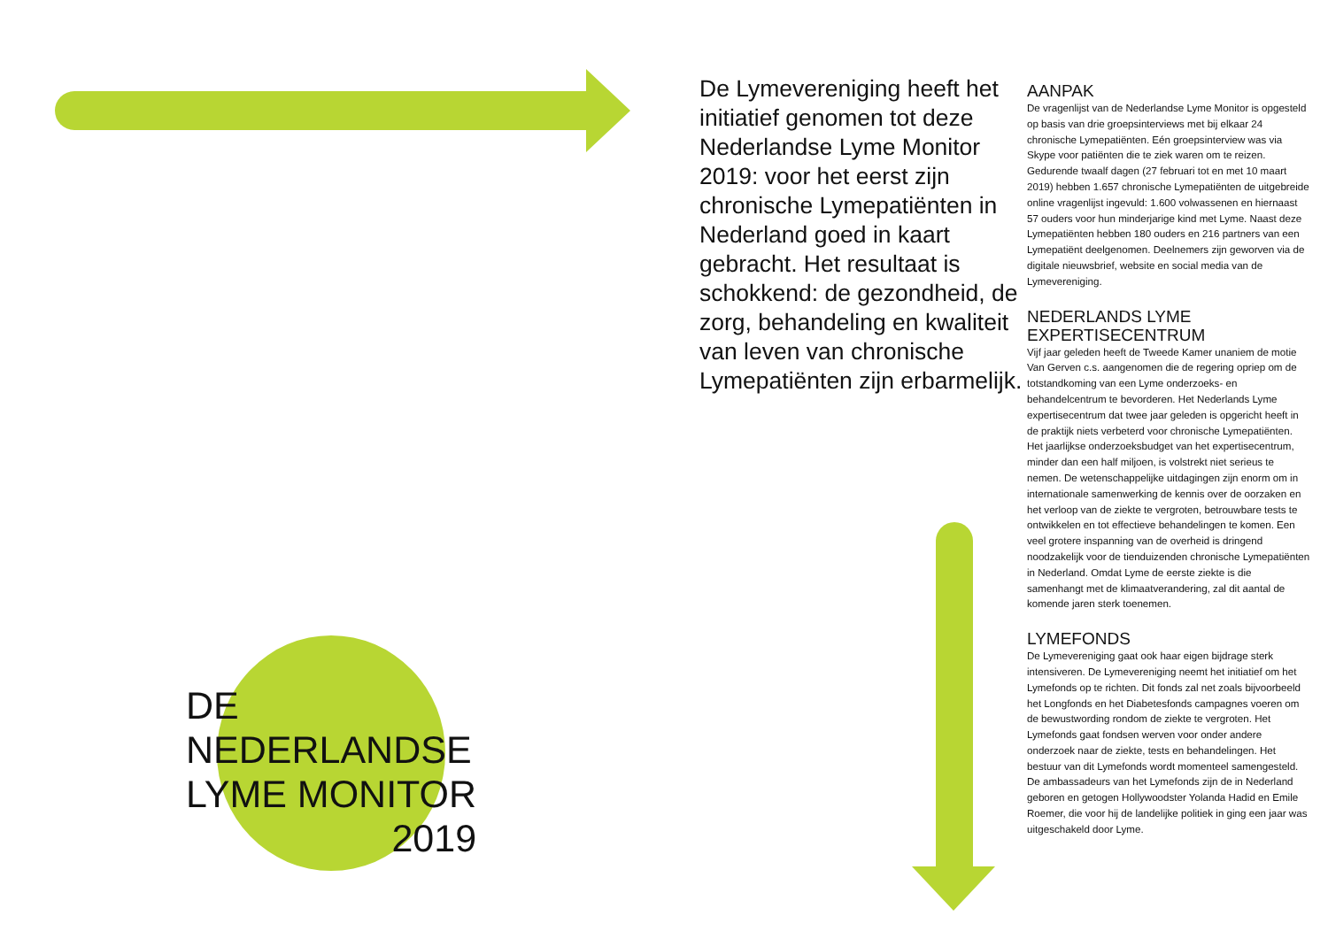DE
NEDERLANDSE
LYME MONITOR
2019
De Lymevereniging heeft het initiatief genomen tot deze Nederlandse Lyme Monitor 2019: voor het eerst zijn chronische Lymepatiënten in Nederland goed in kaart gebracht. Het resultaat is schokkend: de gezondheid, de zorg, behandeling en kwaliteit van leven van chronische Lymepatiënten zijn erbarmelijk.
AANPAK
De vragenlijst van de Nederlandse Lyme Monitor is opgesteld op basis van drie groepsinterviews met bij elkaar 24 chronische Lymepatiënten. Eén groepsinterview was via Skype voor patiënten die te ziek waren om te reizen. Gedurende twaalf dagen (27 februari tot en met 10 maart 2019) hebben 1.657 chronische Lymepatiënten de uitgebreide online vragenlijst ingevuld: 1.600 volwassenen en hiernaast 57 ouders voor hun minderjarige kind met Lyme. Naast deze Lymepatiënten hebben 180 ouders en 216 partners van een Lymepatiënt deelgenomen. Deelnemers zijn geworven via de digitale nieuwsbrief, website en social media van de Lymevereniging.
NEDERLANDS LYME EXPERTISECENTRUM
Vijf jaar geleden heeft de Tweede Kamer unaniem de motie Van Gerven c.s. aangenomen die de regering opriep om de totstandkoming van een Lyme onderzoeks- en behandelcentrum te bevorderen. Het Nederlands Lyme expertisecentrum dat twee jaar geleden is opgericht heeft in de praktijk niets verbeterd voor chronische Lymepatiënten. Het jaarlijkse onderzoeksbudget van het expertisecentrum, minder dan een half miljoen, is volstrekt niet serieus te nemen. De wetenschappelijke uitdagingen zijn enorm om in internationale samenwerking de kennis over de oorzaken en het verloop van de ziekte te vergroten, betrouwbare tests te ontwikkelen en tot effectieve behandelingen te komen. Een veel grotere inspanning van de overheid is dringend noodzakelijk voor de tienduizenden chronische Lymepatiënten in Nederland. Omdat Lyme de eerste ziekte is die samenhangt met de klimaatverandering, zal dit aantal de komende jaren sterk toenemen.
LYMEFONDS
De Lymevereniging gaat ook haar eigen bijdrage sterk intensiveren. De Lymevereniging neemt het initiatief om het Lymefonds op te richten. Dit fonds zal net zoals bijvoorbeeld het Longfonds en het Diabetesfonds campagnes voeren om de bewustwording rondom de ziekte te vergroten. Het Lymefonds gaat fondsen werven voor onder andere onderzoek naar de ziekte, tests en behandelingen. Het bestuur van dit Lymefonds wordt momenteel samengesteld. De ambassadeurs van het Lymefonds zijn de in Nederland geboren en getogen Hollywoodster Yolanda Hadid en Emile Roemer, die voor hij de landelijke politiek in ging een jaar was uitgeschakeld door Lyme.